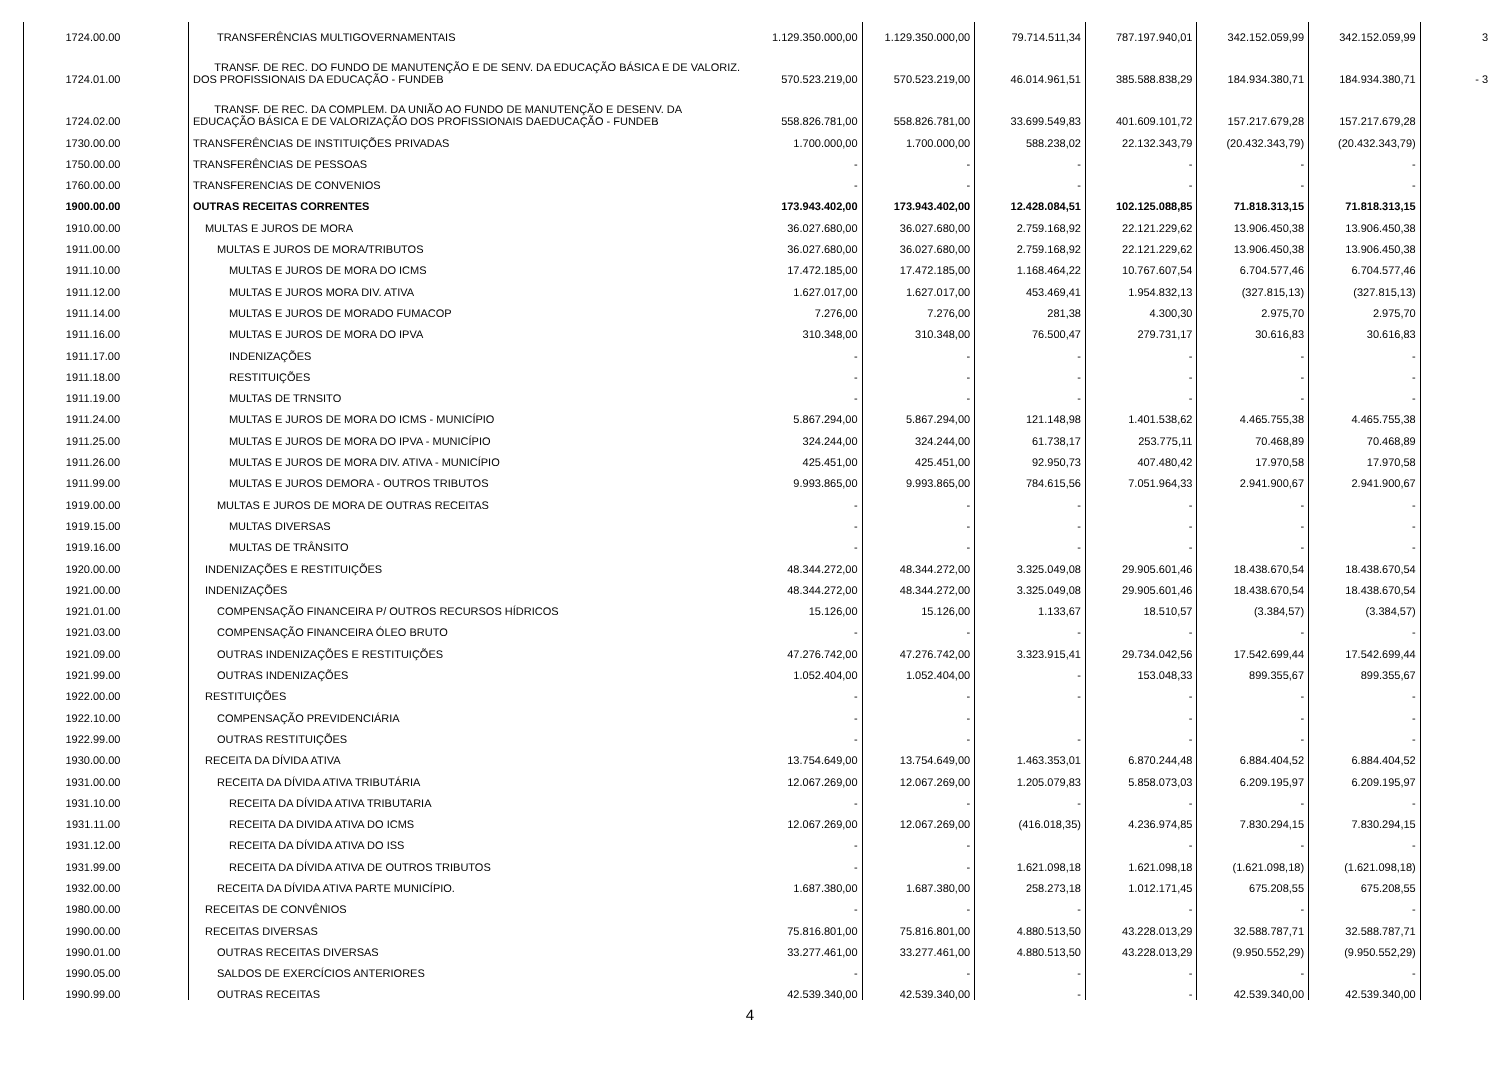| 1724.00.00 | TRANSFERÊNCIAS MULTIGOVERNAMENTAIS | 1.129.350.000,00 | 1.129.350.000,00 | 79.714.511,34 | 787.197.940,01 | 342.152.059,99 | 342.152.059,99 | 3 |
| 1724.01.00 | TRANSF. DE REC. DO FUNDO DE MANUTENÇÃO E DE SENV. DA EDUCAÇÃO BÁSICA E DE VALORIZ. DOS PROFISSIONAIS DA EDUCAÇÃO - FUNDEB | 570.523.219,00 | 570.523.219,00 | 46.014.961,51 | 385.588.838,29 | 184.934.380,71 | 184.934.380,71 | - 3 |
| 1724.02.00 | TRANSF. DE REC. DA COMPLEM. DA UNIÃO AO FUNDO DE MANUTENÇÃO E DESENV. DA EDUCAÇÃO BÁSICA E DE VALORIZAÇÃO DOS PROFISSIONAIS DAEDUCAÇÃO - FUNDEB | 558.826.781,00 | 558.826.781,00 | 33.699.549,83 | 401.609.101,72 | 157.217.679,28 | 157.217.679,28 | |
| 1730.00.00 | TRANSFERÊNCIAS DE INSTITUIÇÕES PRIVADAS | 1.700.000,00 | 1.700.000,00 | 588.238,02 | 22.132.343,79 | (20.432.343,79) | (20.432.343,79) | |
| 1750.00.00 | TRANSFERÊNCIAS DE PESSOAS | - | - | - | - | - | - | |
| 1760.00.00 | TRANSFERENCIAS DE CONVENIOS | - | - | - | - | - | - | |
| 1900.00.00 | OUTRAS RECEITAS CORRENTES | 173.943.402,00 | 173.943.402,00 | 12.428.084,51 | 102.125.088,85 | 71.818.313,15 | 71.818.313,15 | |
| 1910.00.00 | MULTAS E JUROS DE MORA | 36.027.680,00 | 36.027.680,00 | 2.759.168,92 | 22.121.229,62 | 13.906.450,38 | 13.906.450,38 | |
| 1911.00.00 | MULTAS E JUROS DE MORA/TRIBUTOS | 36.027.680,00 | 36.027.680,00 | 2.759.168,92 | 22.121.229,62 | 13.906.450,38 | 13.906.450,38 | |
| 1911.10.00 | MULTAS E JUROS DE MORA DO ICMS | 17.472.185,00 | 17.472.185,00 | 1.168.464,22 | 10.767.607,54 | 6.704.577,46 | 6.704.577,46 | |
| 1911.12.00 | MULTAS E JUROS MORA DIV. ATIVA | 1.627.017,00 | 1.627.017,00 | 453.469,41 | 1.954.832,13 | (327.815,13) | (327.815,13) | |
| 1911.14.00 | MULTAS E JUROS DE MORADO FUMACOP | 7.276,00 | 7.276,00 | 281,38 | 4.300,30 | 2.975,70 | 2.975,70 | |
| 1911.16.00 | MULTAS E JUROS DE MORA DO IPVA | 310.348,00 | 310.348,00 | 76.500,47 | 279.731,17 | 30.616,83 | 30.616,83 | |
| 1911.17.00 | INDENIZAÇÕES | - | - | - | - | - | - | |
| 1911.18.00 | RESTITUIÇÕES | - | - | - | - | - | - | |
| 1911.19.00 | MULTAS DE TRNSITO | - | - | - | - | - | - | |
| 1911.24.00 | MULTAS E JUROS DE MORA DO ICMS - MUNICÍPIO | 5.867.294,00 | 5.867.294,00 | 121.148,98 | 1.401.538,62 | 4.465.755,38 | 4.465.755,38 | |
| 1911.25.00 | MULTAS E JUROS DE MORA DO IPVA - MUNICÍPIO | 324.244,00 | 324.244,00 | 61.738,17 | 253.775,11 | 70.468,89 | 70.468,89 | |
| 1911.26.00 | MULTAS E JUROS DE MORA DIV. ATIVA - MUNICÍPIO | 425.451,00 | 425.451,00 | 92.950,73 | 407.480,42 | 17.970,58 | 17.970,58 | |
| 1911.99.00 | MULTAS E JUROS DEMORA - OUTROS TRIBUTOS | 9.993.865,00 | 9.993.865,00 | 784.615,56 | 7.051.964,33 | 2.941.900,67 | 2.941.900,67 | |
| 1919.00.00 | MULTAS E JUROS DE MORA DE OUTRAS RECEITAS | - | - | - | - | - | - | |
| 1919.15.00 | MULTAS DIVERSAS | - | - | - | - | - | - | |
| 1919.16.00 | MULTAS DE TRÂNSITO | - | - | - | - | - | - | |
| 1920.00.00 | INDENIZAÇÕES E RESTITUIÇÕES | 48.344.272,00 | 48.344.272,00 | 3.325.049,08 | 29.905.601,46 | 18.438.670,54 | 18.438.670,54 | |
| 1921.00.00 | INDENIZAÇÕES | 48.344.272,00 | 48.344.272,00 | 3.325.049,08 | 29.905.601,46 | 18.438.670,54 | 18.438.670,54 | |
| 1921.01.00 | COMPENSAÇÃO FINANCEIRA P/ OUTROS RECURSOS HÍDRICOS | 15.126,00 | 15.126,00 | 1.133,67 | 18.510,57 | (3.384,57) | (3.384,57) | |
| 1921.03.00 | COMPENSAÇÃO FINANCEIRA ÓLEO BRUTO | - | - | - | - | - | - | |
| 1921.09.00 | OUTRAS INDENIZAÇÕES E RESTITUIÇÕES | 47.276.742,00 | 47.276.742,00 | 3.323.915,41 | 29.734.042,56 | 17.542.699,44 | 17.542.699,44 | |
| 1921.99.00 | OUTRAS INDENIZAÇÕES | 1.052.404,00 | 1.052.404,00 | - | 153.048,33 | 899.355,67 | 899.355,67 | |
| 1922.00.00 | RESTITUIÇÕES | - | - | - | - | - | - | |
| 1922.10.00 | COMPENSAÇÃO PREVIDENCIÁRIA | - | - | | - | - | - | |
| 1922.99.00 | OUTRAS RESTITUIÇÕES | - | - | - | - | - | - | |
| 1930.00.00 | RECEITA DA DÍVIDA ATIVA | 13.754.649,00 | 13.754.649,00 | 1.463.353,01 | 6.870.244,48 | 6.884.404,52 | 6.884.404,52 | |
| 1931.00.00 | RECEITA DA DÍVIDA ATIVA TRIBUTÁRIA | 12.067.269,00 | 12.067.269,00 | 1.205.079,83 | 5.858.073,03 | 6.209.195,97 | 6.209.195,97 | |
| 1931.10.00 | RECEITA DA DÍVIDA ATIVA TRIBUTARIA | - | - | - | - | - | - | |
| 1931.11.00 | RECEITA DA DIVIDA ATIVA DO ICMS | 12.067.269,00 | 12.067.269,00 | (416.018,35) | 4.236.974,85 | 7.830.294,15 | 7.830.294,15 | |
| 1931.12.00 | RECEITA DA DÍVIDA ATIVA DO ISS | - | - | | - | - | - | |
| 1931.99.00 | RECEITA DA DÍVIDA ATIVA DE OUTROS TRIBUTOS | - | - | 1.621.098,18 | 1.621.098,18 | (1.621.098,18) | (1.621.098,18) | |
| 1932.00.00 | RECEITA DA DÍVIDA ATIVA PARTE MUNICÍPIO. | 1.687.380,00 | 1.687.380,00 | 258.273,18 | 1.012.171,45 | 675.208,55 | 675.208,55 | |
| 1980.00.00 | RECEITAS DE CONVÊNIOS | - | - | - | - | - | - | |
| 1990.00.00 | RECEITAS DIVERSAS | 75.816.801,00 | 75.816.801,00 | 4.880.513,50 | 43.228.013,29 | 32.588.787,71 | 32.588.787,71 | |
| 1990.01.00 | OUTRAS RECEITAS DIVERSAS | 33.277.461,00 | 33.277.461,00 | 4.880.513,50 | 43.228.013,29 | (9.950.552,29) | (9.950.552,29) | |
| 1990.05.00 | SALDOS DE EXERCÍCIOS ANTERIORES | - | - | - | - | - | - | |
| 1990.99.00 | OUTRAS RECEITAS | 42.539.340,00 | 42.539.340,00 | - | - | 42.539.340,00 | 42.539.340,00 | |
4